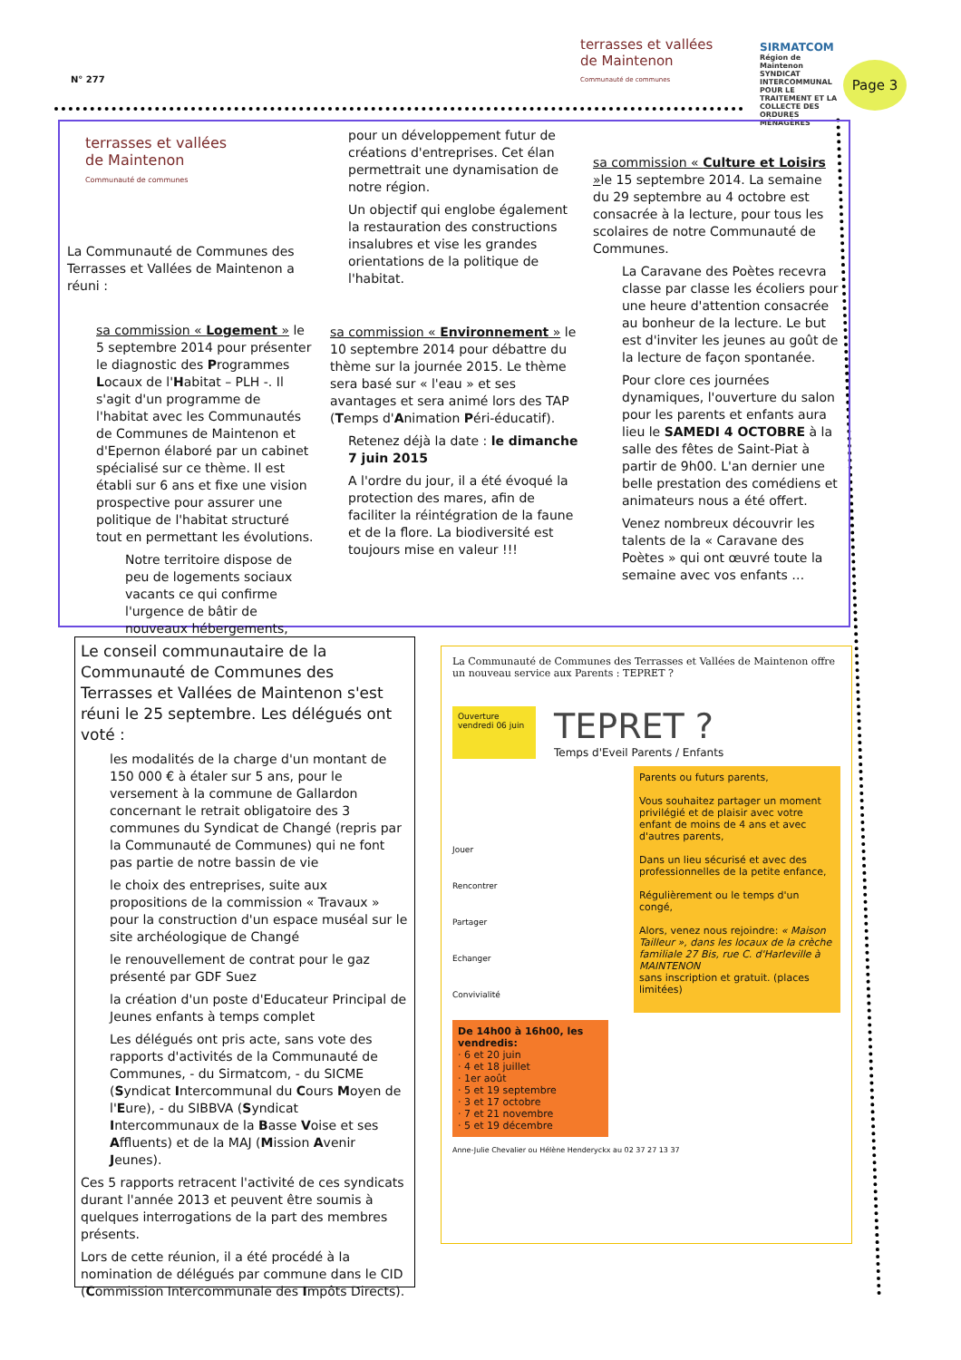N° 277
terrasses et vallées
de Maintenon
Communauté de communes
SIRMATCOM
Région de Maintenon
SYNDICAT INTERCOMMUNAL POUR LE TRAITEMENT ET LA COLLECTE DES ORDURES MÉNAGÈRES
Page 3
terrasses et vallées
de Maintenon
Communauté de communes
La Communauté de Communes des Terrasses et Vallées de Maintenon a réuni :
sa commission « Logement » le 5 septembre 2014 pour présenter le diagnostic des Programmes Locaux de l'Habitat – PLH -. Il s'agit d'un programme de l'habitat avec les Communautés de Communes de Maintenon et d'Epernon élaboré par un cabinet spécialisé sur ce thème. Il est établi sur 6 ans et fixe une vision prospective pour assurer une politique de l'habitat structuré tout en permettant les évolutions.
Notre territoire dispose de peu de logements sociaux vacants ce qui confirme l'urgence de bâtir de nouveaux hébergements,
pour un développement futur de créations d'entreprises. Cet élan permettrait une dynamisation de notre région.
Un objectif qui englobe également la restauration des constructions insalubres et vise les grandes orientations de la politique de l'habitat.
sa commission « Environnement » le 10 septembre 2014 pour débattre du thème sur la journée 2015. Le thème sera basé sur « l'eau » et ses avantages et sera animé lors des TAP (Temps d'Animation Péri-éducatif).
Retenez déjà la date : le dimanche 7 juin 2015
A l'ordre du jour, il a été évoqué la protection des mares, afin de faciliter la réintégration de la faune et de la flore. La biodiversité est toujours mise en valeur !!!
sa commission « Culture et Loisirs »le 15 septembre 2014. La semaine du 29 septembre au 4 octobre est consacrée à la lecture, pour tous les scolaires de notre Communauté de Communes.
La Caravane des Poètes recevra classe par classe les écoliers pour une heure d'attention consacrée au bonheur de la lecture. Le but est d'inviter les jeunes au goût de la lecture de façon spontanée.
Pour clore ces journées dynamiques, l'ouverture du salon pour les parents et enfants aura lieu le SAMEDI 4 OCTOBRE à la salle des fêtes de Saint-Piat à partir de 9h00. L'an dernier une belle prestation des comédiens et animateurs nous a été offert.
Venez nombreux découvrir les talents de la « Caravane des Poètes » qui ont œuvré toute la semaine avec vos enfants …
Le conseil communautaire de la Communauté de Communes des Terrasses et Vallées de Maintenon s'est réuni le 25 septembre. Les délégués ont voté :
les modalités de la charge d'un montant de 150 000 € à étaler sur 5 ans, pour le versement à la commune de Gallardon concernant le retrait obligatoire des 3 communes du Syndicat de Changé (repris par la Communauté de Communes) qui ne font pas partie de notre bassin de vie
le choix des entreprises, suite aux propositions de la commission « Travaux » pour la construction d'un espace muséal sur le site archéologique de Changé
le renouvellement de contrat pour le gaz présenté par GDF Suez
la création d'un poste d'Educateur Principal de Jeunes enfants à temps complet
Les délégués ont pris acte, sans vote des rapports d'activités de la Communauté de Communes, - du Sirmatcom, - du SICME (Syndicat Intercommunal du Cours Moyen de l'Eure), - du SIBBVA (Syndicat Intercommunaux de la Basse Voise et ses Affluents) et de la MAJ (Mission Avenir Jeunes).
Ces 5 rapports retracent l'activité de ces syndicats durant l'année 2013 et peuvent être soumis à quelques interrogations de la part des membres présents.
Lors de cette réunion, il a été procédé à la nomination de délégués par commune dans le CID (Commission Intercommunale des Impôts Directs).
La Communauté de Communes des Terrasses et Vallées de Maintenon offre un nouveau service aux Parents : TEPRET ?
Ouverture vendredi 06 juin
TEPRET ?
Temps d'Eveil Parents / Enfants
Jouer
Rencontrer
Partager
Echanger
Convivialité
Parents ou futurs parents,
Vous souhaitez partager un moment privilégié et de plaisir avec votre enfant de moins de 4 ans et avec d'autres parents,
Dans un lieu sécurisé et avec des professionnelles de la petite enfance,
Régulièrement ou le temps d'un congé,
Alors, venez nous rejoindre: « Maison Tailleur », dans les locaux de la crèche familiale 27 Bis, rue C. d'Harleville à MAINTENON
sans inscription et gratuit. (places limitées)
De 14h00 à 16h00, les vendredis:
· 6 et 20 juin
· 4 et 18 juillet
· 1er août
· 5 et 19 septembre
· 3 et 17 octobre
· 7 et 21 novembre
· 5 et 19 décembre
Anne-Julie Chevalier ou Hélène Henderyckx au 02 37 27 13 37